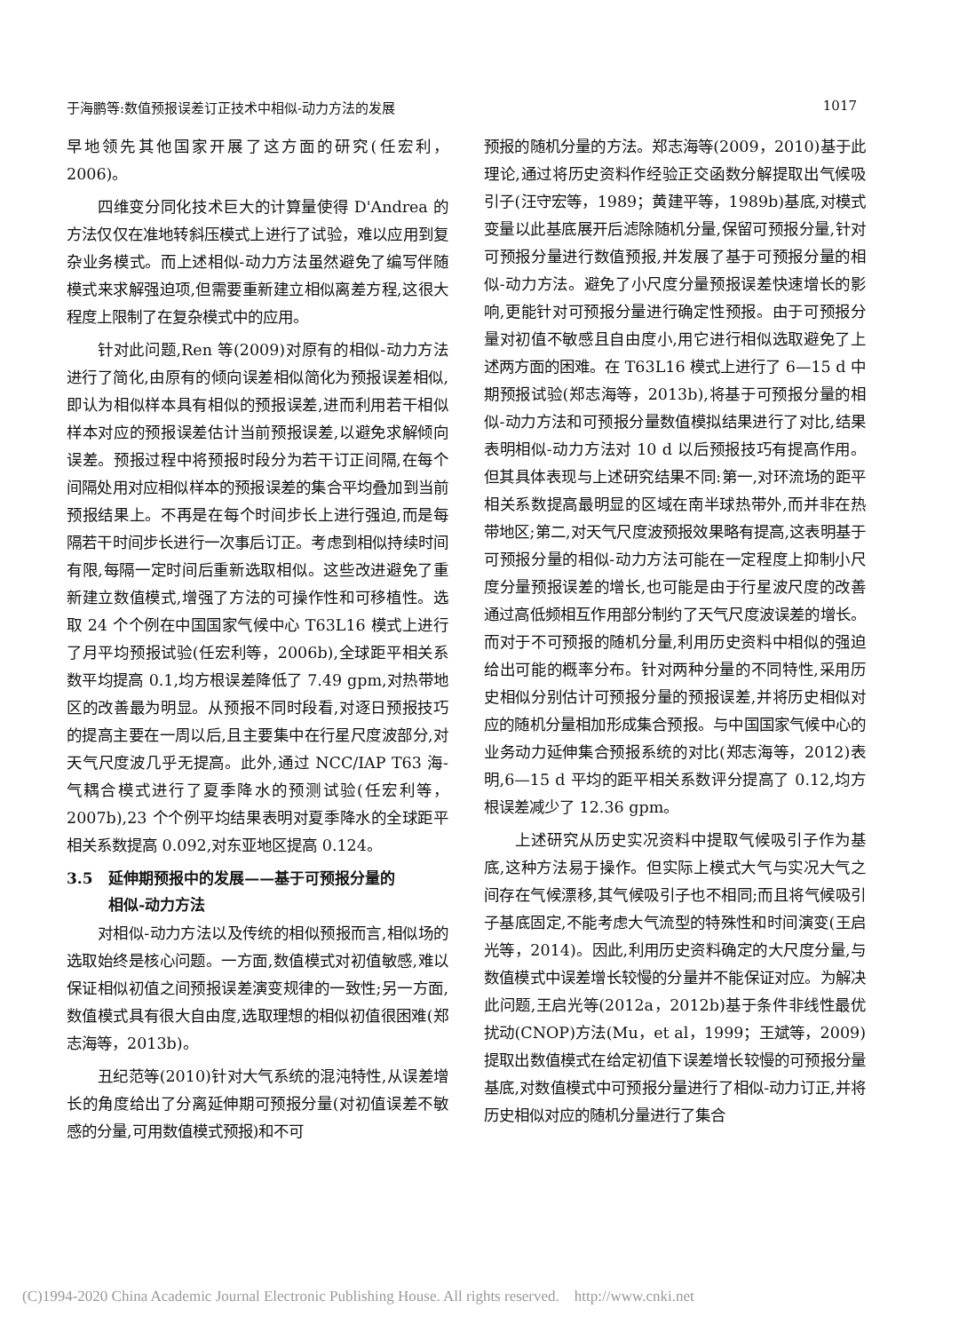于海鹏等:数值预报误差订正技术中相似-动力方法的发展 1017
早地领先其他国家开展了这方面的研究(任宏利，2006)。
四维变分同化技术巨大的计算量使得 D'Andrea 的方法仅仅在准地转斜压模式上进行了试验，难以应用到复杂业务模式。而上述相似-动力方法虽然避免了编写伴随模式来求解强迫项,但需要重新建立相似离差方程,这很大程度上限制了在复杂模式中的应用。
针对此问题,Ren 等(2009)对原有的相似-动力方法进行了简化,由原有的倾向误差相似简化为预报误差相似,即认为相似样本具有相似的预报误差,进而利用若干相似样本对应的预报误差估计当前预报误差,以避免求解倾向误差。预报过程中将预报时段分为若干订正间隔,在每个间隔处用对应相似样本的预报误差的集合平均叠加到当前预报结果上。不再是在每个时间步长上进行强迫,而是每隔若干时间步长进行一次事后订正。考虑到相似持续时间有限,每隔一定时间后重新选取相似。这些改进避免了重新建立数值模式,增强了方法的可操作性和可移植性。选取 24 个个例在中国国家气候中心 T63L16 模式上进行了月平均预报试验(任宏利等，2006b),全球距平相关系数平均提高 0.1,均方根误差降低了 7.49 gpm,对热带地区的改善最为明显。从预报不同时段看,对逐日预报技巧的提高主要在一周以后,且主要集中在行星尺度波部分,对天气尺度波几乎无提高。此外,通过 NCC/IAP T63 海-气耦合模式进行了夏季降水的预测试验(任宏利等，2007b),23 个个例平均结果表明对夏季降水的全球距平相关系数提高 0.092,对东亚地区提高 0.124。
3.5 延伸期预报中的发展——基于可预报分量的
相似-动力方法
对相似-动力方法以及传统的相似预报而言,相似场的选取始终是核心问题。一方面,数值模式对初值敏感,难以保证相似初值之间预报误差演变规律的一致性;另一方面,数值模式具有很大自由度,选取理想的相似初值很困难(郑志海等，2013b)。
丑纪范等(2010)针对大气系统的混沌特性,从误差增长的角度给出了分离延伸期可预报分量(对初值误差不敏感的分量,可用数值模式预报)和不可
预报的随机分量的方法。郑志海等(2009，2010)基于此理论,通过将历史资料作经验正交函数分解提取出气候吸引子(汪守宏等，1989；黄建平等，1989b)基底,对模式变量以此基底展开后滤除随机分量,保留可预报分量,针对可预报分量进行数值预报,并发展了基于可预报分量的相似-动力方法。避免了小尺度分量预报误差快速增长的影响,更能针对可预报分量进行确定性预报。由于可预报分量对初值不敏感且自由度小,用它进行相似选取避免了上述两方面的困难。在 T63L16 模式上进行了 6—15 d 中期预报试验(郑志海等，2013b),将基于可预报分量的相似-动力方法和可预报分量数值模拟结果进行了对比,结果表明相似-动力方法对 10 d 以后预报技巧有提高作用。但其具体表现与上述研究结果不同:第一,对环流场的距平相关系数提高最明显的区域在南半球热带外,而并非在热带地区;第二,对天气尺度波预报效果略有提高,这表明基于可预报分量的相似-动力方法可能在一定程度上抑制小尺度分量预报误差的增长,也可能是由于行星波尺度的改善通过高低频相互作用部分制约了天气尺度波误差的增长。而对于不可预报的随机分量,利用历史资料中相似的强迫给出可能的概率分布。针对两种分量的不同特性,采用历史相似分别估计可预报分量的预报误差,并将历史相似对应的随机分量相加形成集合预报。与中国国家气候中心的业务动力延伸集合预报系统的对比(郑志海等，2012)表明,6—15 d 平均的距平相关系数评分提高了 0.12,均方根误差减少了 12.36 gpm。
上述研究从历史实况资料中提取气候吸引子作为基底,这种方法易于操作。但实际上模式大气与实况大气之间存在气候漂移,其气候吸引子也不相同;而且将气候吸引子基底固定,不能考虑大气流型的特殊性和时间演变(王启光等，2014)。因此,利用历史资料确定的大尺度分量,与数值模式中误差增长较慢的分量并不能保证对应。为解决此问题,王启光等(2012a，2012b)基于条件非线性最优扰动(CNOP)方法(Mu，et al，1999；王斌等，2009)提取出数值模式在给定初值下误差增长较慢的可预报分量基底,对数值模式中可预报分量进行了相似-动力订正,并将历史相似对应的随机分量进行了集合
(C)1994-2020 China Academic Journal Electronic Publishing House. All rights reserved. http://www.cnki.net